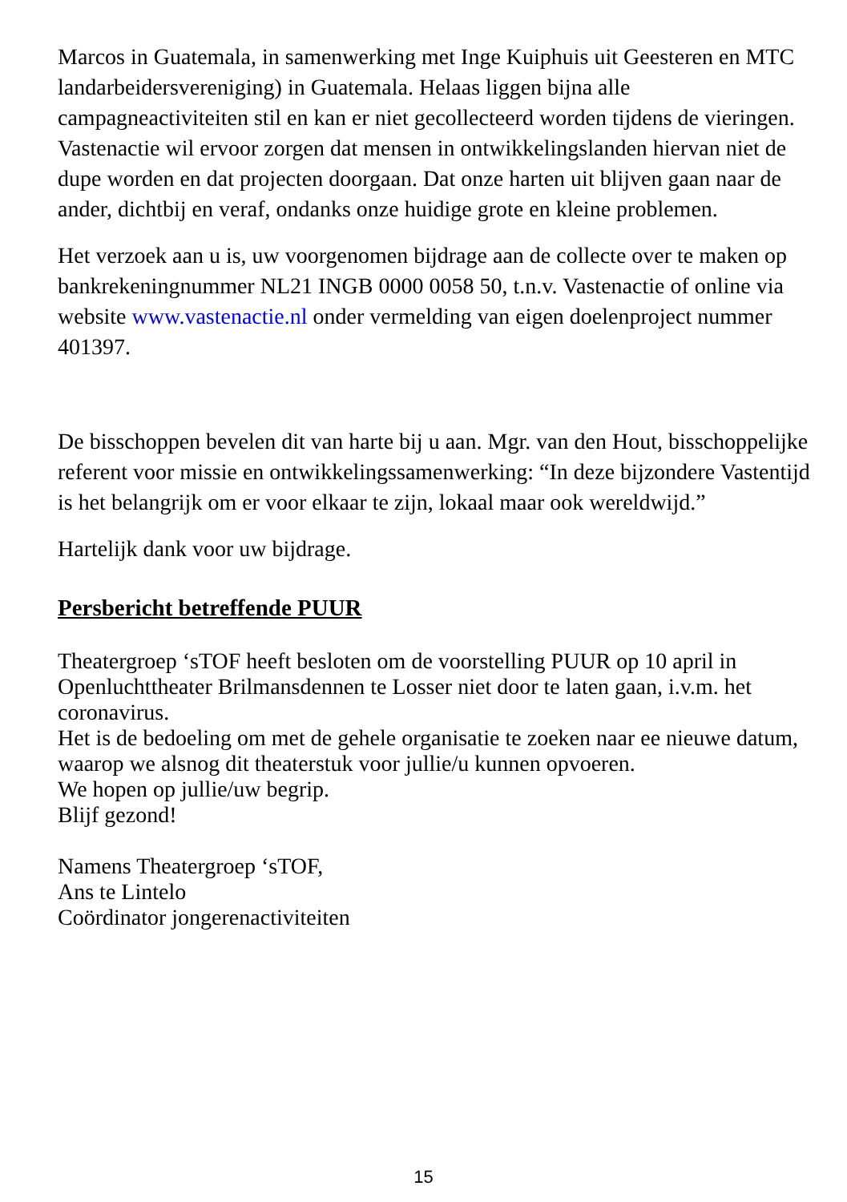Marcos in Guatemala, in samenwerking met Inge Kuiphuis uit Geesteren en MTC landarbeidersvereniging) in Guatemala. Helaas liggen bijna alle campagneactiviteiten stil en kan er niet gecollecteerd worden tijdens de vieringen. Vastenactie wil ervoor zorgen dat mensen in ontwikkelingslanden hiervan niet de dupe worden en dat projecten doorgaan. Dat onze harten uit blijven gaan naar de ander, dichtbij en veraf, ondanks onze huidige grote en kleine problemen.
Het verzoek aan u is, uw voorgenomen bijdrage aan de collecte over te maken op bankrekeningnummer NL21 INGB 0000 0058 50, t.n.v. Vastenactie of online via website www.vastenactie.nl onder vermelding van eigen doelenproject nummer 401397.
De bisschoppen bevelen dit van harte bij u aan. Mgr. van den Hout, bisschoppelijke referent voor missie en ontwikkelingssamenwerking: “In deze bijzondere Vastentijd is het belangrijk om er voor elkaar te zijn, lokaal maar ook wereldwijd.”
Hartelijk dank voor uw bijdrage.
Persbericht betreffende PUUR
Theatergroep ‘sTOF heeft besloten om de voorstelling PUUR op 10 april in Openluchttheater Brilmansdennen te Losser niet door te laten gaan, i.v.m. het coronavirus.
Het is de bedoeling om met de gehele organisatie te zoeken naar ee nieuwe datum, waarop we alsnog dit theaterstuk voor jullie/u kunnen opvoeren.
We hopen op jullie/uw begrip.
Blijf gezond!
Namens Theatergroep ‘sTOF,
Ans te Lintelo
Coördinator jongerenactiviteiten
15